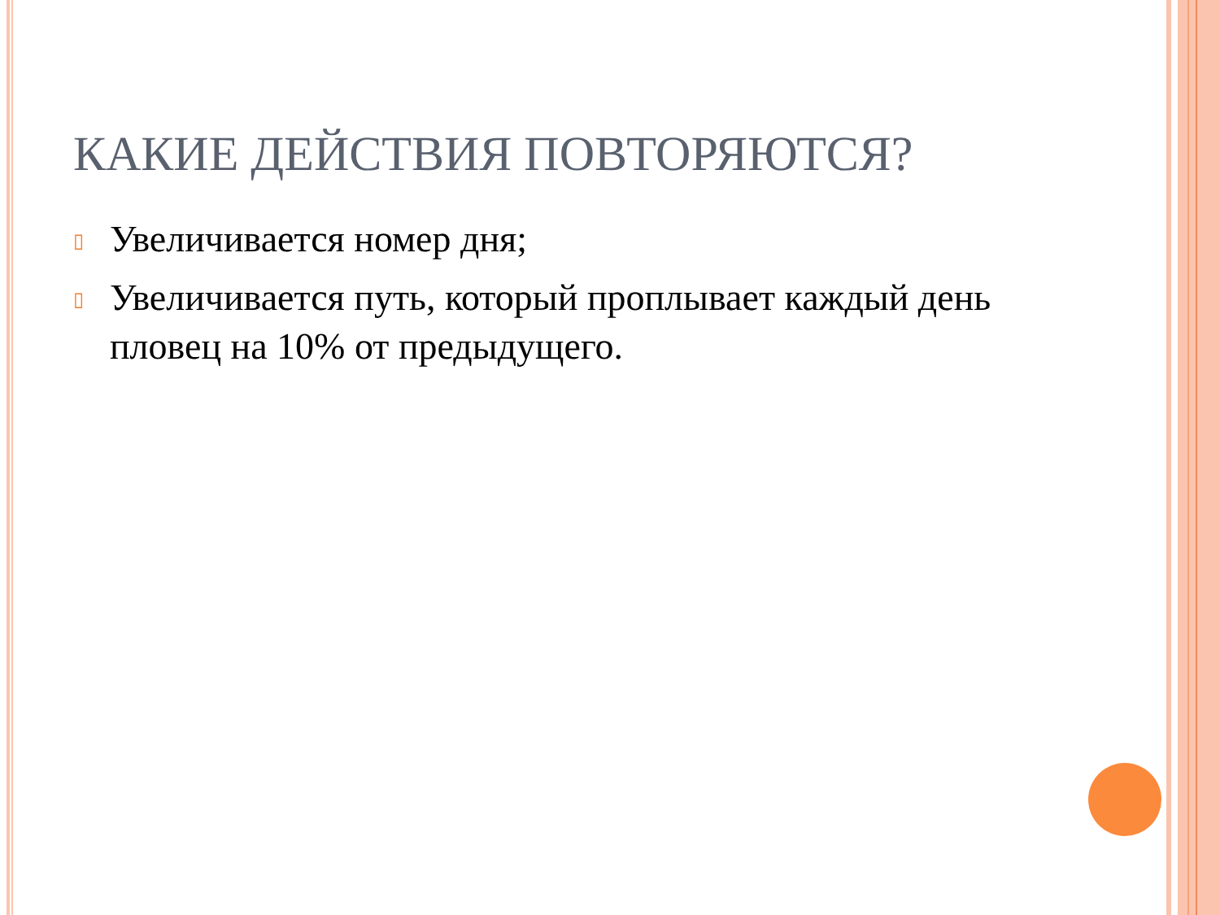КАКИЕ ДЕЙСТВИЯ ПОВТОРЯЮТСЯ?
▯ Увеличивается номер дня;
▯ Увеличивается путь, который проплывает каждый день пловец на 10% от предыдущего.